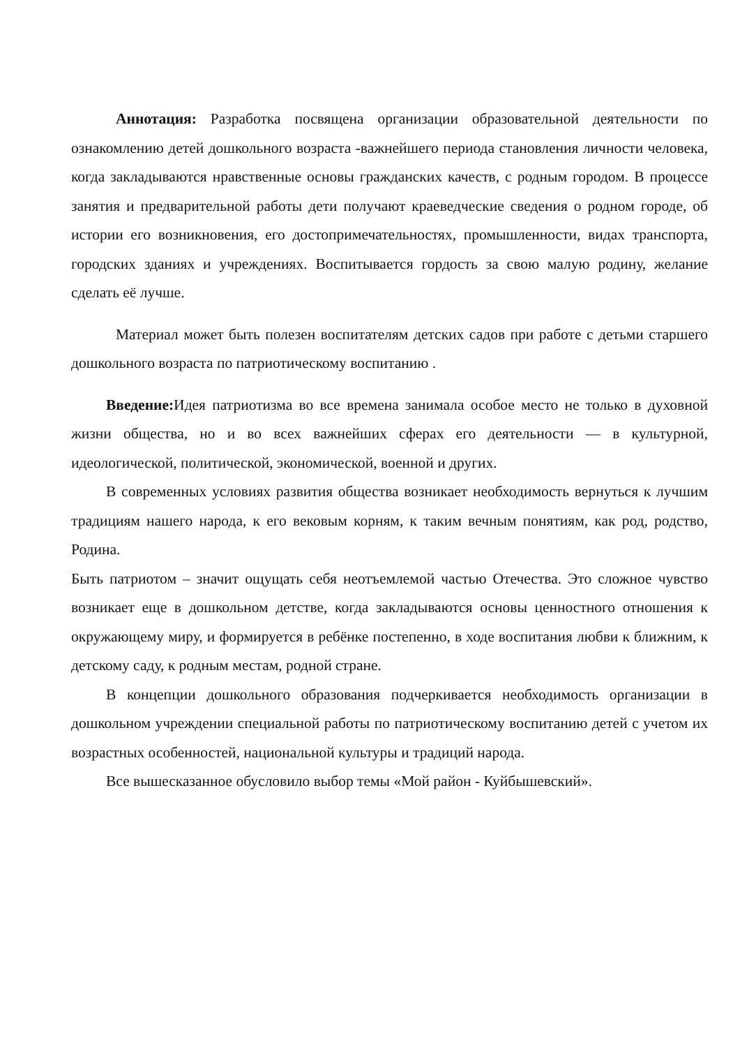Аннотация: Разработка посвящена организации образовательной деятельности по ознакомлению детей дошкольного возраста -важнейшего периода становления личности человека, когда закладываются нравственные основы гражданских качеств, с родным городом. В процессе занятия и предварительной работы дети получают краеведческие сведения о родном городе, об истории его возникновения, его достопримечательностях, промышленности, видах транспорта, городских зданиях и учреждениях. Воспитывается гордость за свою малую родину, желание сделать её лучше.
Материал может быть полезен воспитателям детских садов при работе с детьми старшего дошкольного возраста по патриотическому воспитанию .
Введение: Идея патриотизма во все времена занимала особое место не только в духовной жизни общества, но и во всех важнейших сферах его деятельности — в культурной, идеологической, политической, экономической, военной и других.
В современных условиях развития общества возникает необходимость вернуться к лучшим традициям нашего народа, к его вековым корням, к таким вечным понятиям, как род, родство, Родина.
Быть патриотом – значит ощущать себя неотъемлемой частью Отечества. Это сложное чувство возникает еще в дошкольном детстве, когда закладываются основы ценностного отношения к окружающему миру, и формируется в ребёнке постепенно, в ходе воспитания любви к ближним, к детскому саду, к родным местам, родной стране.
В концепции дошкольного образования подчеркивается необходимость организации в дошкольном учреждении специальной работы по патриотическому воспитанию детей с учетом их возрастных особенностей, национальной культуры и традиций народа.
Все вышесказанное обусловило выбор темы «Мой район - Куйбышевский».